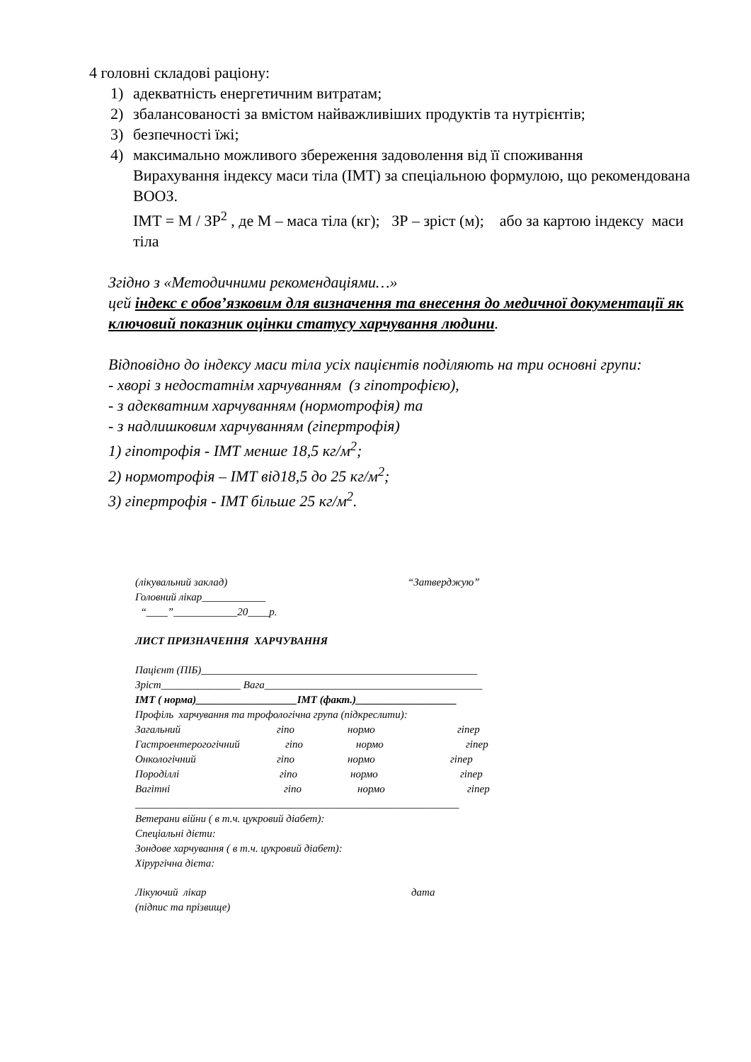4 головні складові раціону:
1) адекватність енергетичним витратам;
2) збалансованості за вмістом найважливіших продуктів та нутрієнтів;
3) безпечності їжі;
4) максимально можливого збереження задоволення від її споживання
Вирахування індексу маси тіла (ІМТ) за спеціальною формулою, що рекомендована ВООЗ.
ІМТ = М / ЗР<sup>2</sup> , де М – маса тіла (кг); ЗР – зріст (м); або за картою індексу маси тіла
Згідно з «Методичними рекомендаціями…»
цей індекс є обов’язковим для визначення та внесення до медичної документації як ключовий показник оцінки статусу харчування людини.
Відповідно до індексу маси тіла усіх пацієнтів поділяють на три основні групи:
- хворі з недостатнім харчуванням (з гіпотрофією),
- з адекватним харчуванням (нормотрофія) та
- з надлишковим харчуванням (гіпертрофія)
1) гіпотрофія - ІМТ менше 18,5 кг/м<sup>2</sup>;
2) нормотрофія – ІМТ від18,5 до 25 кг/м<sup>2</sup>;
3) гіпертрофія - ІМТ більше 25 кг/м<sup>2</sup>.
(лікувальний заклад) “Затверджую”
Головний лікар____________
“____”____________20____р.
ЛИСТ ПРИЗНАЧЕННЯ ХАРЧУВАННЯ
Пацієнт (ПІБ)____________________________________________________
Зріст_______________ Вага_________________________________________
ІМТ ( норма)___________________ІМТ (факт.)___________________
Профіль харчування та трофологічна група (підкреслити):
Загальний гіпо нормо гіпер
Гастроентерогогічний гіпо нормо гіпер
Онкологічний гіпо нормо гіпер
Породіллі гіпо нормо гіпер
Вагітні гіпо нормо гіпер
_____________________________________________________________
Ветерани війни ( в т.ч. цукровий діабет):
Спеціальні дієти:
Зондове харчування ( в т.ч. цукровий діабет):
Хірургічна дієта:
Лікуючий лікар дата
(підпис та прізвище)